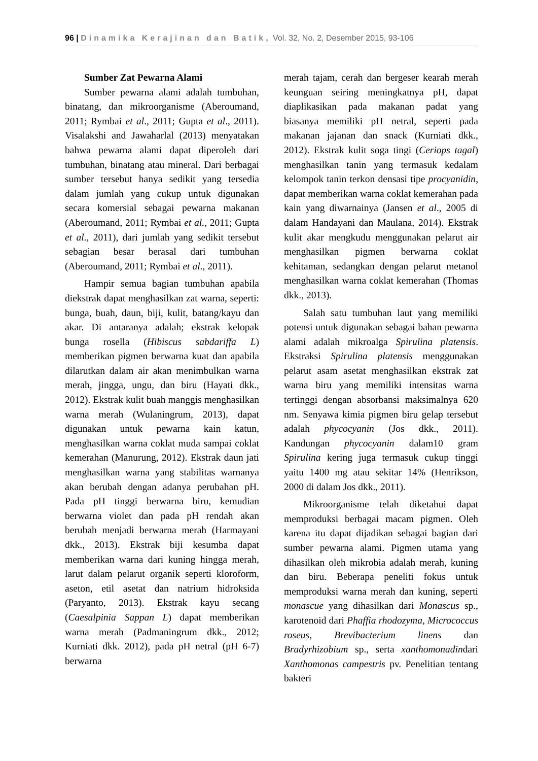96 | Dinamika Kerajinan dan Batik, Vol. 32, No. 2, Desember 2015, 93-106
Sumber Zat Pewarna Alami
Sumber pewarna alami adalah tumbuhan, binatang, dan mikroorganisme (Aberoumand, 2011; Rymbai et al., 2011; Gupta et al., 2011). Visalakshi and Jawaharlal (2013) menyatakan bahwa pewarna alami dapat diperoleh dari tumbuhan, binatang atau mineral. Dari berbagai sumber tersebut hanya sedikit yang tersedia dalam jumlah yang cukup untuk digunakan secara komersial sebagai pewarna makanan (Aberoumand, 2011; Rymbai et al., 2011; Gupta et al., 2011), dari jumlah yang sedikit tersebut sebagian besar berasal dari tumbuhan (Aberoumand, 2011; Rymbai et al., 2011).
Hampir semua bagian tumbuhan apabila diekstrak dapat menghasilkan zat warna, seperti: bunga, buah, daun, biji, kulit, batang/kayu dan akar. Di antaranya adalah; ekstrak kelopak bunga rosella (Hibiscus sabdariffa L) memberikan pigmen berwarna kuat dan apabila dilarutkan dalam air akan menimbulkan warna merah, jingga, ungu, dan biru (Hayati dkk., 2012). Ekstrak kulit buah manggis menghasilkan warna merah (Wulaningrum, 2013), dapat digunakan untuk pewarna kain katun, menghasilkan warna coklat muda sampai coklat kemerahan (Manurung, 2012). Ekstrak daun jati menghasilkan warna yang stabilitas warnanya akan berubah dengan adanya perubahan pH. Pada pH tinggi berwarna biru, kemudian berwarna violet dan pada pH rendah akan berubah menjadi berwarna merah (Harmayani dkk., 2013). Ekstrak biji kesumba dapat memberikan warna dari kuning hingga merah, larut dalam pelarut organik seperti kloroform, aseton, etil asetat dan natrium hidroksida (Paryanto, 2013). Ekstrak kayu secang (Caesalpinia Sappan L) dapat memberikan warna merah (Padmaningrum dkk., 2012; Kurniati dkk. 2012), pada pH netral (pH 6-7) berwarna
merah tajam, cerah dan bergeser kearah merah keunguan seiring meningkatnya pH, dapat diaplikasikan pada makanan padat yang biasanya memiliki pH netral, seperti pada makanan jajanan dan snack (Kurniati dkk., 2012). Ekstrak kulit soga tingi (Ceriops tagal) menghasilkan tanin yang termasuk kedalam kelompok tanin terkon densasi tipe procyanidin, dapat memberikan warna coklat kemerahan pada kain yang diwarnainya (Jansen et al., 2005 di dalam Handayani dan Maulana, 2014). Ekstrak kulit akar mengkudu menggunakan pelarut air menghasilkan pigmen berwarna coklat kehitaman, sedangkan dengan pelarut metanol menghasilkan warna coklat kemerahan (Thomas dkk., 2013).
Salah satu tumbuhan laut yang memiliki potensi untuk digunakan sebagai bahan pewarna alami adalah mikroalga Spirulina platensis. Ekstraksi Spirulina platensis menggunakan pelarut asam asetat menghasilkan ekstrak zat warna biru yang memiliki intensitas warna tertinggi dengan absorbansi maksimalnya 620 nm. Senyawa kimia pigmen biru gelap tersebut adalah phycocyanin (Jos dkk., 2011). Kandungan phycocyanin dalam10 gram Spirulina kering juga termasuk cukup tinggi yaitu 1400 mg atau sekitar 14% (Henrikson, 2000 di dalam Jos dkk., 2011).
Mikroorganisme telah diketahui dapat memproduksi berbagai macam pigmen. Oleh karena itu dapat dijadikan sebagai bagian dari sumber pewarna alami. Pigmen utama yang dihasilkan oleh mikrobia adalah merah, kuning dan biru. Beberapa peneliti fokus untuk memproduksi warna merah dan kuning, seperti monascue yang dihasilkan dari Monascus sp., karotenoid dari Phaffia rhodozyma, Micrococcus roseus, Brevibacterium linens dan Bradyrhizobium sp., serta xanthomonadindari Xanthomonas campestris pv. Penelitian tentang bakteri